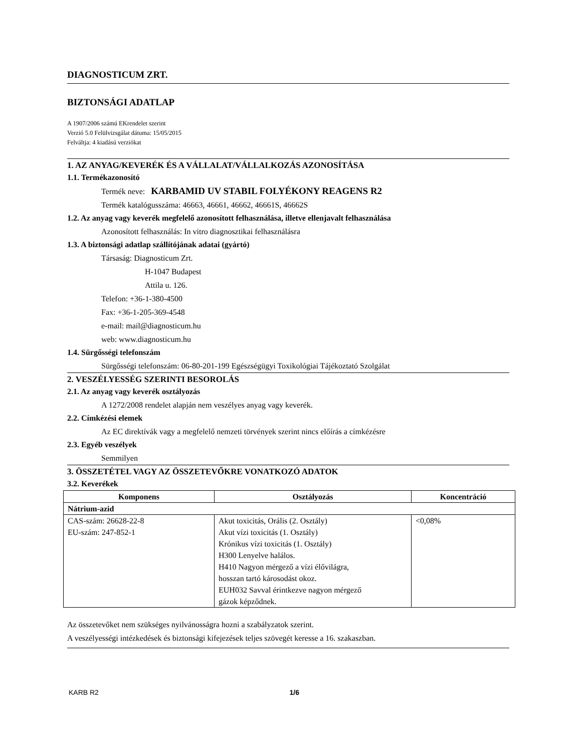DIAGNOSTICUM ZRT.
BIZTONSÁGI ADATLAP
A 1907/2006 számú EKrendelet szerint
Verzió 5.0 Felülvizsgálat dátuma: 15/05/2015
Felváltja: 4 kiadású verziókat
1. AZ ANYAG/KEVERÉK ÉS A VÁLLALAT/VÁLLALKOZÁS AZONOSÍTÁSA
1.1. Termékazonosító
Termék neve: KARBAMID UV STABIL FOLYÉKONY REAGENS R2
Termék katalógusszáma: 46663, 46661, 46662, 46661S, 46662S
1.2. Az anyag vagy keverék megfelelő azonosított felhasználása, illetve ellenjavalt felhasználása
Azonosított felhasználás: In vitro diagnosztikai felhasználásra
1.3. A biztonsági adatlap szállítójának adatai (gyártó)
Társaság: Diagnosticum Zrt.
H-1047 Budapest
Attila u. 126.
Telefon: +36-1-380-4500
Fax: +36-1-205-369-4548
e-mail: mail@diagnosticum.hu
web: www.diagnosticum.hu
1.4. Sürgősségi telefonszám
Sürgősségi telefonszám: 06-80-201-199 Egészségügyi Toxikológiai Tájékoztató Szolgálat
2. VESZÉLYESSÉG SZERINTI BESOROLÁS
2.1. Az anyag vagy keverék osztályozás
A 1272/2008 rendelet alapján nem veszélyes anyag vagy keverék.
2.2. Címkézési elemek
Az EC direktívák vagy a megfelelő nemzeti törvények szerint nincs előírás a címkézésre
2.3. Egyéb veszélyek
Semmilyen
3. ÖSSZETÉTEL VAGY AZ ÖSSZETEVŐKRE VONATKOZÓ ADATOK
3.2. Keverékek
| Komponens | Osztályozás | Koncentráció |
| --- | --- | --- |
| Nátrium-azid | | |
| CAS-szám: 26628-22-8 EU-szám: 247-852-1 | Akut toxicitás, Orális (2. Osztály) Akut vízi toxicitás (1. Osztály) Krónikus vízi toxicitás (1. Osztály) H300 Lenyelve halálos. H410 Nagyon mérgező a vízi élővilágra, hosszan tartó károsodást okoz. EUH032 Savval érintkezve nagyon mérgező gázok képződnek. | <0,08% |
Az összetevőket nem szükséges nyilvánosságra hozni a szabályzatok szerint.
A veszélyességi intézkedések és biztonsági kifejezések teljes szövegét keresse a 16. szakaszban.
KARB R2 1/6